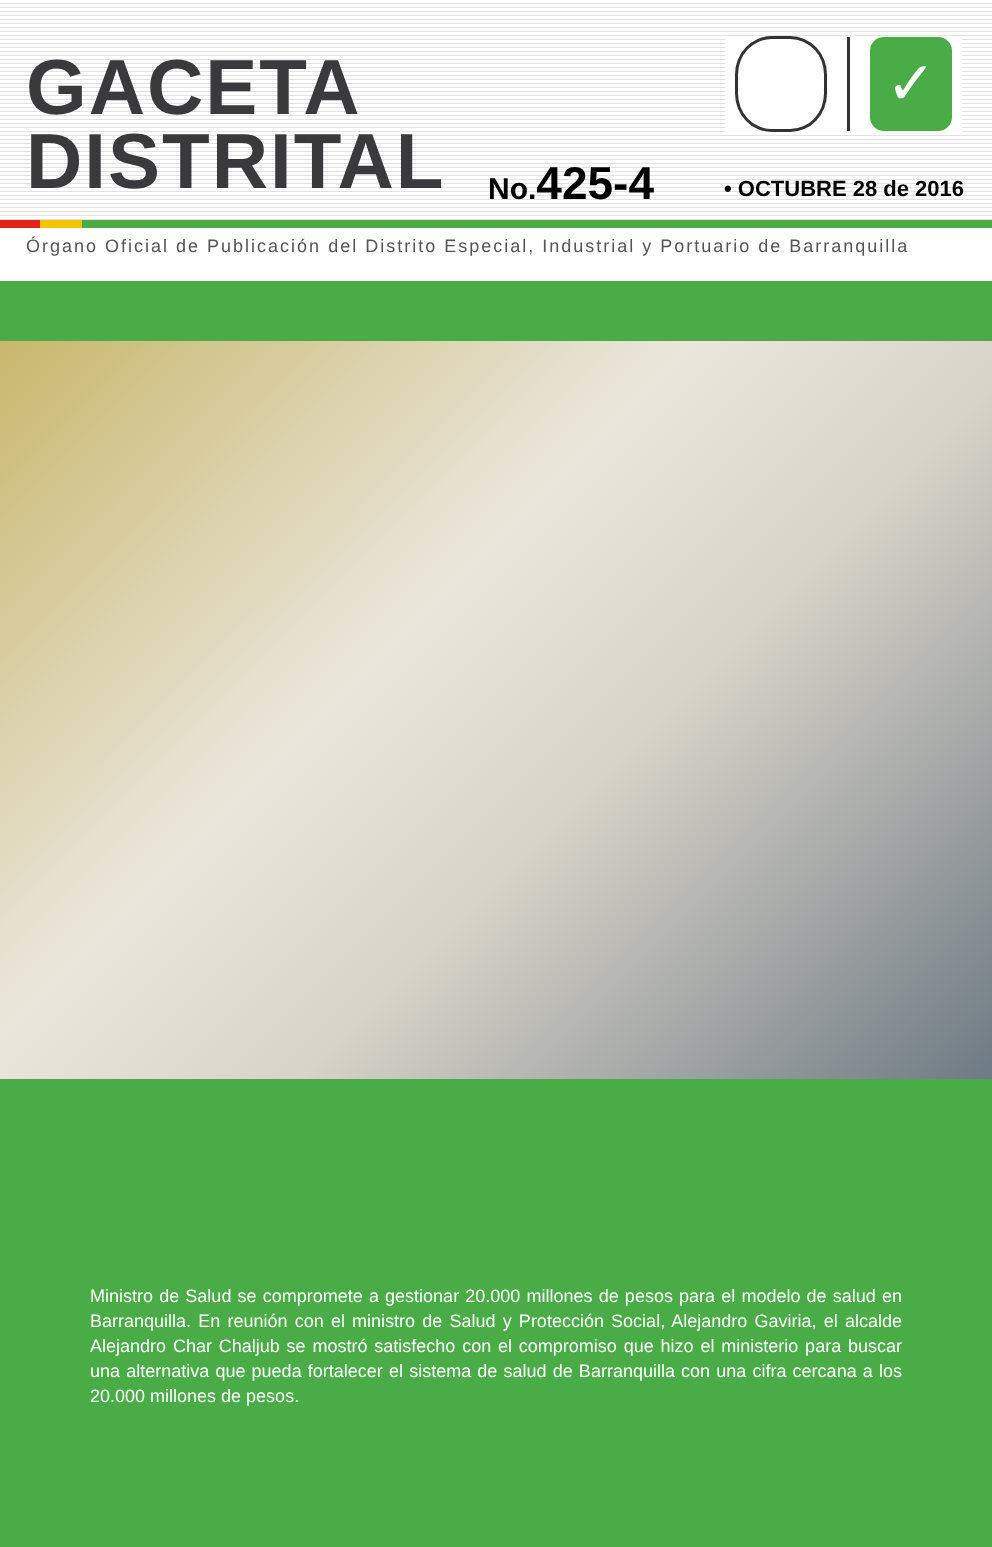GACETA
DISTRITAL
✓
No.425-4 • OCTUBRE 28 de 2016
Órgano Oficial de Publicación del Distrito Especial, Industrial y Portuario de Barranquilla
Ministro de Salud se compromete a gestionar 20.000 millones de pesos para el modelo de salud en Barranquilla. En reunión con el ministro de Salud y Protección Social, Alejandro Gaviria, el alcalde Alejandro Char Chaljub se mostró satisfecho con el compromiso que hizo el ministerio para buscar una alternativa que pueda fortalecer el sistema de salud de Barranquilla con una cifra cercana a los 20.000 millones de pesos.